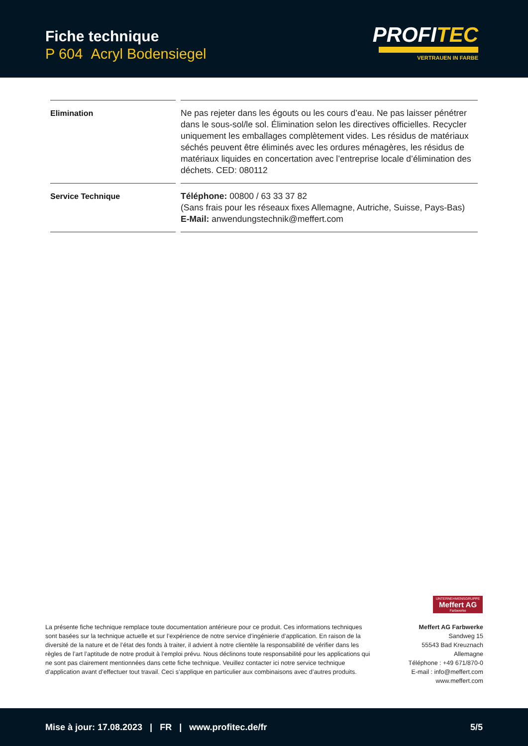Fiche technique
P 604 Acryl Bodensiegel
PROFITEC
VERTRAUEN IN FARBE
| Elimination | Ne pas rejeter dans les égouts ou les cours d’eau. Ne pas laisser pénétrer dans le sous-sol/le sol. Élimination selon les directives officielles. Recycler uniquement les emballages complètement vides. Les résidus de matériaux séchés peuvent être éliminés avec les ordures ménagères, les résidus de matériaux liquides en concertation avec l’entreprise locale d’élimination des déchets. CED: 080112 |
| Service Technique | Téléphone: 00800 / 63 33 37 82 (Sans frais pour les réseaux fixes Allemagne, Autriche, Suisse, Pays-Bas) E-Mail: anwendungstechnik@meffert.com |
UNTERNEHMENSGRUPPE
Meffert AG
Farbwerke
La présente fiche technique remplace toute documentation antérieure pour ce produit. Ces informations techniques sont basées sur la technique actuelle et sur l’expérience de notre service d’ingénierie d’application. En raison de la diversité de la nature et de l’état des fonds à traiter, il advient à notre clientèle la responsabilité de vérifier dans les règles de l’art l’aptitude de notre produit à l’emploi prévu. Nous déclinons toute responsabilité pour les applications qui ne sont pas clairement mentionnées dans cette fiche technique. Veuillez contacter ici notre service technique d’application avant d’effectuer tout travail. Ceci s’applique en particulier aux combinaisons avec d’autres produits.
Meffert AG Farbwerke
Sandweg 15
55543 Bad Kreuznach
Allemagne
Téléphone : +49 671/870-0
E-mail : info@meffert.com
www.meffert.com
Mise à jour: 17.08.2023 | FR | www.profitec.de/fr 5/5